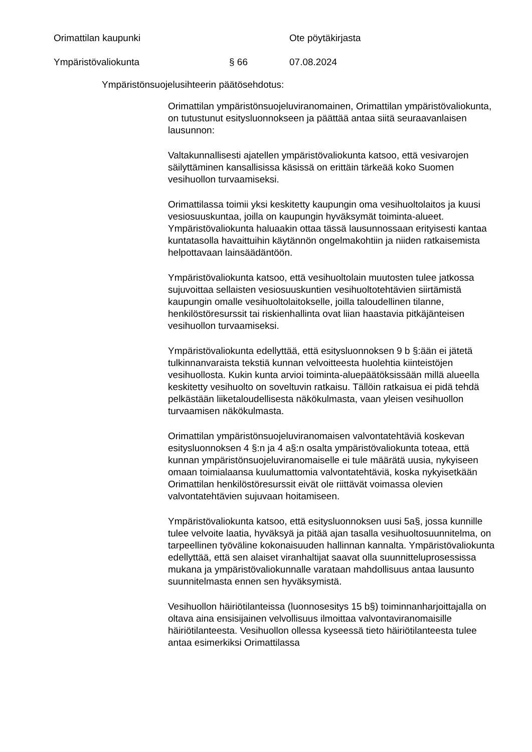Orimattilan kaupunki Ote pöytäkirjasta
Ympäristövaliokunta § 66 07.08.2024
Ympäristönsuojelusihteerin päätösehdotus:
Orimattilan ympäristönsuojeluviranomainen, Orimattilan ympäristövaliokunta, on tutustunut esitysluonnokseen ja päättää antaa siitä seuraavanlaisen lausunnon:
Valtakunnallisesti ajatellen ympäristövaliokunta katsoo, että vesivarojen säilyttäminen kansallisissa käsissä on erittäin tärkeää koko Suomen vesihuollon turvaamiseksi.
Orimattilassa toimii yksi keskitetty kaupungin oma vesihuoltolaitos ja kuusi vesiosuuskuntaa, joilla on kaupungin hyväksymät toiminta-alueet. Ympäristövaliokunta haluaakin ottaa tässä lausunnossaan erityisesti kantaa kuntatasolla havaittuihin käytännön ongelmakohtiin ja niiden ratkaisemista helpottavaan lainsäädäntöön.
Ympäristövaliokunta katsoo, että vesihuoltolain muutosten tulee jatkossa sujuvoittaa sellaisten vesiosuuskuntien vesihuoltotehtävien siirtämistä kaupungin omalle vesihuoltolaitokselle, joilla taloudellinen tilanne, henkilöstöresurssit tai riskienhallinta ovat liian haastavia pitkäjänteisen vesihuollon turvaamiseksi.
Ympäristövaliokunta edellyttää, että esitysluonnoksen 9 b §:ään ei jätetä tulkinnanvaraista tekstiä kunnan velvoitteesta huolehtia kiinteistöjen vesihuollosta. Kukin kunta arvioi toiminta-aluepäätöksissään millä alueella keskitetty vesihuolto on soveltuvin ratkaisu. Tällöin ratkaisua ei pidä tehdä pelkästään liiketaloudellisesta näkökulmasta, vaan yleisen vesihuollon turvaamisen näkökulmasta.
Orimattilan ympäristönsuojeluviranomaisen valvontatehtäviä koskevan esitysluonnoksen 4 §:n ja 4 a§:n osalta ympäristövaliokunta toteaa, että kunnan ympäristönsuojeluviranomaiselle ei tule määrätä uusia, nykyiseen omaan toimialaansa kuulumattomia valvontatehtäviä, koska nykyisetkään Orimattilan henkilöstöresurssit eivät ole riittävät voimassa olevien valvontatehtävien sujuvaan hoitamiseen.
Ympäristövaliokunta katsoo, että esitysluonnoksen uusi 5a§, jossa kunnille tulee velvoite laatia, hyväksyä ja pitää ajan tasalla vesihuoltosuunnitelma, on tarpeellinen työväline kokonaisuuden hallinnan kannalta. Ympäristövaliokunta edellyttää, että sen alaiset viranhaltijat saavat olla suunnitteluprosessissa mukana ja ympäristövaliokunnalle varataan mahdollisuus antaa lausunto suunnitelmasta ennen sen hyväksymistä.
Vesihuollon häiriötilanteissa (luonnosesitys 15 b§) toiminnanharjoittajalla on oltava aina ensisijainen velvollisuus ilmoittaa valvontaviranomaisille häiriötilanteesta. Vesihuollon ollessa kyseessä tieto häiriötilanteesta tulee antaa esimerkiksi Orimattilassa